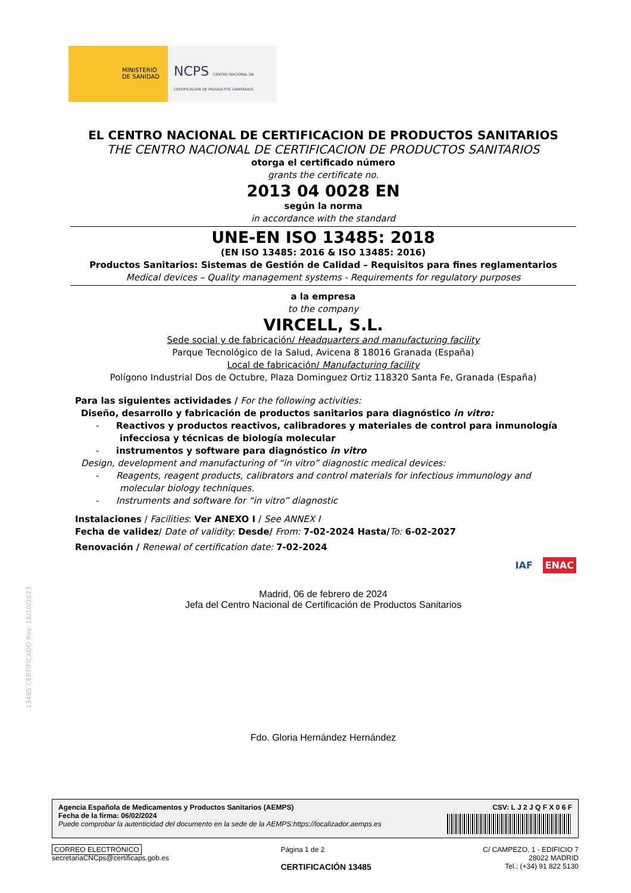MINISTERIO
DE SANIDAD
NCPS CENTRO NACIONAL DE CERTIFICACIÓN DE PRODUCTOS SANITARIOS
EL CENTRO NACIONAL DE CERTIFICACION DE PRODUCTOS SANITARIOS
THE CENTRO NACIONAL DE CERTIFICACION DE PRODUCTOS SANITARIOS
otorga el certificado número
grants the certificate no.
2013 04 0028 EN
según la norma
in accordance with the standard
UNE-EN ISO 13485: 2018
(EN ISO 13485: 2016 & ISO 13485: 2016)
Productos Sanitarios: Sistemas de Gestión de Calidad – Requisitos para fines reglamentarios
Medical devices – Quality management systems - Requirements for regulatory purposes
a la empresa
to the company
VIRCELL, S.L.
Sede social y de fabricación/ Headquarters and manufacturing facility
Parque Tecnológico de la Salud, Avicena 8 18016 Granada (España)
Local de fabricación/ Manufacturing facility
Polígono Industrial Dos de Octubre, Plaza Dominguez Ortiz 118320 Santa Fe, Granada (España)
Para las siguientes actividades / For the following activities:
Diseño, desarrollo y fabricación de productos sanitarios para diagnóstico in vitro:
- Reactivos y productos reactivos, calibradores y materiales de control para inmunología infecciosa y técnicas de biología molecular
- instrumentos y software para diagnóstico in vitro
Design, development and manufacturing of “in vitro” diagnostic medical devices:
- Reagents, reagent products, calibrators and control materials for infectious immunology and molecular biology techniques.
- Instruments and software for “in vitro” diagnostic
Instalaciones / Facilities: Ver ANEXO I / See ANNEX I
Fecha de validez/ Date of validity: Desde/ From: 7-02-2024 Hasta/To: 6-02-2027
Renovación / Renewal of certification date: 7-02-2024
IAF ENAC
Madrid, 06 de febrero de 2024
Jefa del Centro Nacional de Certificación de Productos Sanitarios
Fdo. Gloria Hernández Hernández
13485 CERTIFICADO Rev. 16/10/2023
Agencia Española de Medicamentos y Productos Sanitarios (AEMPS)
Fecha de la firma: 06/02/2024
Puede comprobar la autenticidad del documento en la sede de la AEMPS:https://localizador.aemps.es
CSV: L J 2 J Q F X 0 6 F
CORREO ELECTRÓNICO
secretariaCNCps@certificaps.gob.es
Página 1 de 2
CERTIFICACIÓN 13485
C/ CAMPEZO, 1 - EDIFICIO 7
28022 MADRID
Tel.: (+34) 91 822 5130